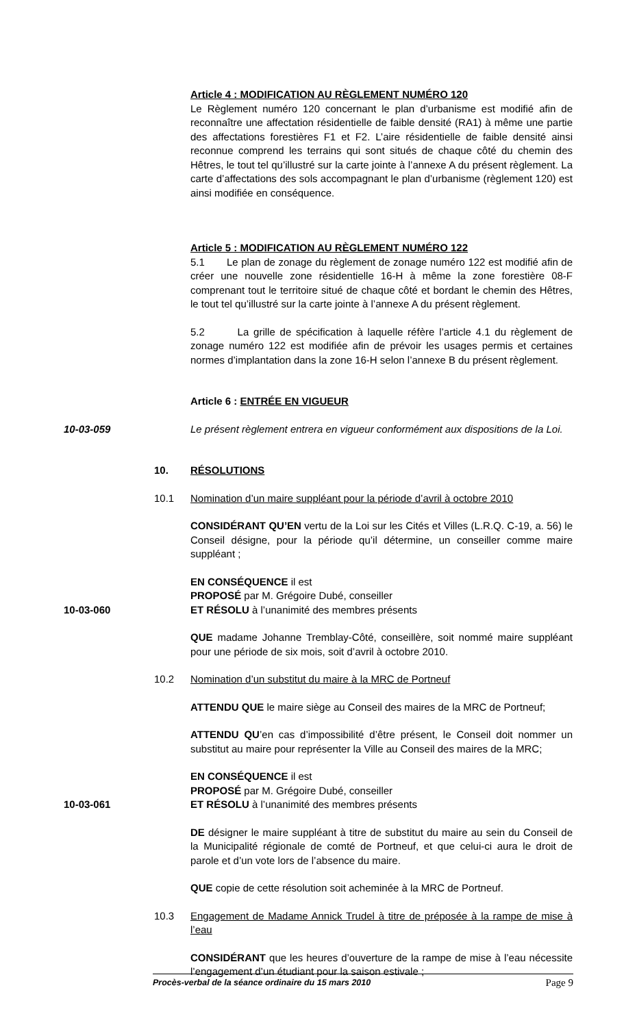Article 4 : MODIFICATION AU RÈGLEMENT NUMÉRO 120
Le Règlement numéro 120 concernant le plan d’urbanisme est modifié afin de reconnaître une affectation résidentielle de faible densité (RA1) à même une partie des affectations forestières F1 et F2. L’aire résidentielle de faible densité ainsi reconnue comprend les terrains qui sont situés de chaque côté du chemin des Hêtres, le tout tel qu’illustré sur la carte jointe à l’annexe A du présent règlement. La carte d’affectations des sols accompagnant le plan d’urbanisme (règlement 120) est ainsi modifiée en conséquence.
Article 5 : MODIFICATION AU RÈGLEMENT NUMÉRO 122
5.1 Le plan de zonage du règlement de zonage numéro 122 est modifié afin de créer une nouvelle zone résidentielle 16-H à même la zone forestière 08-F comprenant tout le territoire situé de chaque côté et bordant le chemin des Hêtres, le tout tel qu’illustré sur la carte jointe à l’annexe A du présent règlement.
5.2 La grille de spécification à laquelle réfère l’article 4.1 du règlement de zonage numéro 122 est modifiée afin de prévoir les usages permis et certaines normes d’implantation dans la zone 16-H selon l’annexe B du présent règlement.
Article 6 : ENTRÉE EN VIGUEUR
10-03-059
Le présent règlement entrera en vigueur conformément aux dispositions de la Loi.
10.
RÉSOLUTIONS
10.1
Nomination d’un maire suppléant pour la période d’avril à octobre 2010
CONSIDÉRANT QU’EN vertu de la Loi sur les Cités et Villes (L.R.Q. C-19, a. 56) le Conseil désigne, pour la période qu’il détermine, un conseiller comme maire suppléant ;
EN CONSÉQUENCE il est
PROPOSÉ par M. Grégoire Dubé, conseiller
10-03-060
ET RÉSOLU à l’unanimité des membres présents
QUE madame Johanne Tremblay-Côté, conseillère, soit nommé maire suppléant pour une période de six mois, soit d’avril à octobre 2010.
10.2
Nomination d’un substitut du maire à la MRC de Portneuf
ATTENDU QUE le maire siège au Conseil des maires de la MRC de Portneuf;
ATTENDU QU’en cas d’impossibilité d’être présent, le Conseil doit nommer un substitut au maire pour représenter la Ville au Conseil des maires de la MRC;
EN CONSÉQUENCE il est
PROPOSÉ par M. Grégoire Dubé, conseiller
10-03-061
ET RÉSOLU à l’unanimité des membres présents
DE désigner le maire suppléant à titre de substitut du maire au sein du Conseil de la Municipalité régionale de comté de Portneuf, et que celui-ci aura le droit de parole et d’un vote lors de l’absence du maire.
QUE copie de cette résolution soit acheminée à la MRC de Portneuf.
10.3
Engagement de Madame Annick Trudel à titre de préposée à la rampe de mise à l’eau
CONSIDÉRANT que les heures d’ouverture de la rampe de mise à l’eau nécessite l’engagement d’un étudiant pour la saison estivale ;
Procès-verbal de la séance ordinaire du 15 mars 2010 Page 9